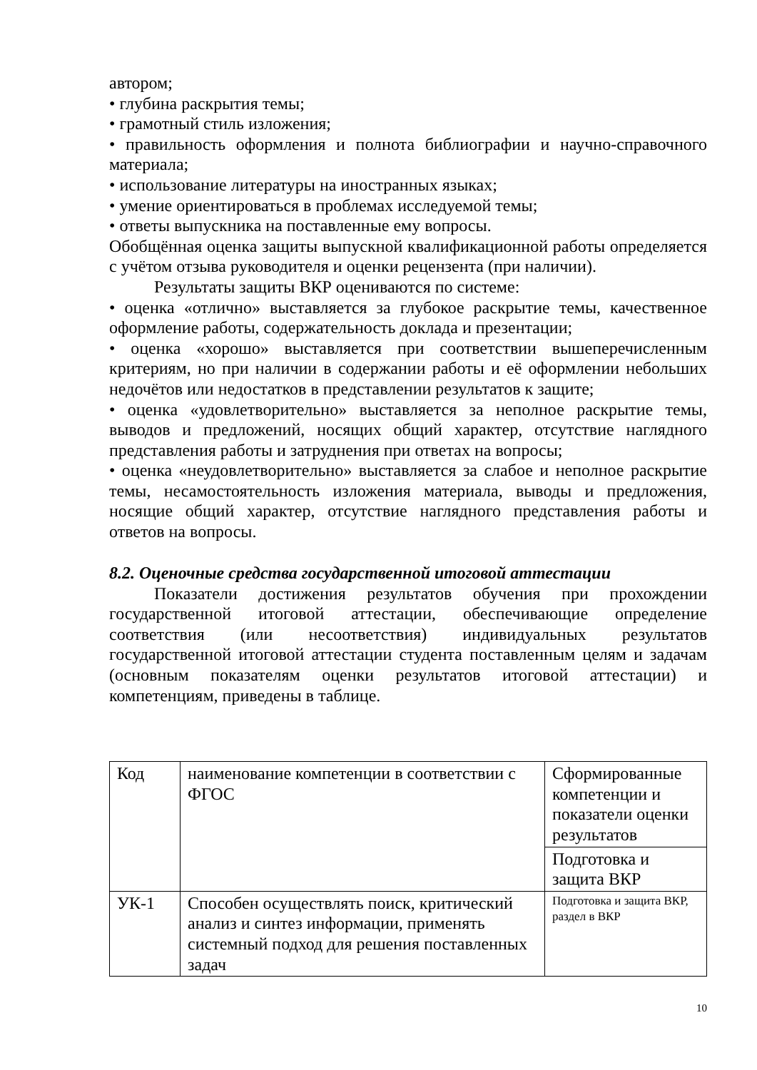автором;
• глубина раскрытия темы;
• грамотный стиль изложения;
• правильность оформления и полнота библиографии и научно-справочного материала;
• использование литературы на иностранных языках;
• умение ориентироваться в проблемах исследуемой темы;
• ответы выпускника на поставленные ему вопросы.
Обобщённая оценка защиты выпускной квалификационной работы определяется с учётом отзыва руководителя и оценки рецензента (при наличии).
Результаты защиты ВКР оцениваются по системе:
• оценка «отлично» выставляется за глубокое раскрытие темы, качественное оформление работы, содержательность доклада и презентации;
• оценка «хорошо» выставляется при соответствии вышеперечисленным критериям, но при наличии в содержании работы и её оформлении небольших недочётов или недостатков в представлении результатов к защите;
• оценка «удовлетворительно» выставляется за неполное раскрытие темы, выводов и предложений, носящих общий характер, отсутствие наглядного представления работы и затруднения при ответах на вопросы;
• оценка «неудовлетворительно» выставляется за слабое и неполное раскрытие темы, несамостоятельность изложения материала, выводы и предложения, носящие общий характер, отсутствие наглядного представления работы и ответов на вопросы.
8.2. Оценочные средства государственной итоговой аттестации
Показатели достижения результатов обучения при прохождении государственной итоговой аттестации, обеспечивающие определение соответствия (или несоответствия) индивидуальных результатов государственной итоговой аттестации студента поставленным целям и задачам (основным показателям оценки результатов итоговой аттестации) и компетенциям, приведены в таблице.
| Код | наименование компетенции в соответствии с ФГОС | Сформированные компетенции и показатели оценки результатов |
| | | Подготовка и защита ВКР |
| УК-1 | Способен осуществлять поиск, критический анализ и синтез информации, применять системный подход для решения поставленных задач | Подготовка и защита ВКР, раздел в ВКР |
10